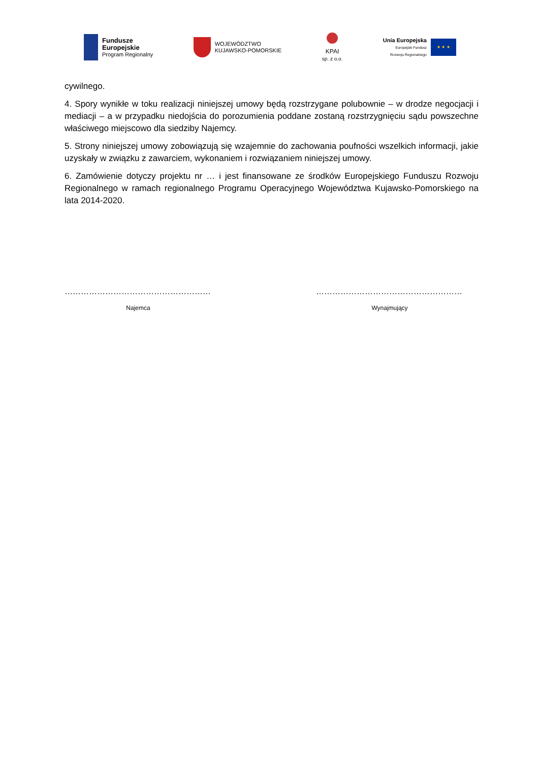Fundusze
Europejskie
Program Regionalny
WOJEWÓDZTWO
KUJAWSKO-POMORSKIE
KPAI
sp. z o.o.
Unia Europejska
Europejski Fundusz
Rozwoju Regionalnego
★ ★ ★
cywilnego.
4. Spory wynikłe w toku realizacji niniejszej umowy będą rozstrzygane polubownie – w drodze negocjacji i mediacji – a w przypadku niedojścia do porozumienia poddane zostaną rozstrzygnięciu sądu powszechne właściwego miejscowo dla siedziby Najemcy.
5. Strony niniejszej umowy zobowiązują się wzajemnie do zachowania poufności wszelkich informacji, jakie uzyskały w związku z zawarciem, wykonaniem i rozwiązaniem niniejszej umowy.
6. Zamówienie dotyczy projektu nr … i jest finansowane ze środków Europejskiego Funduszu Rozwoju Regionalnego w ramach regionalnego Programu Operacyjnego Województwa Kujawsko-Pomorskiego na lata 2014-2020.
………………………………………………
Najemca
………………………………………………
Wynajmujący